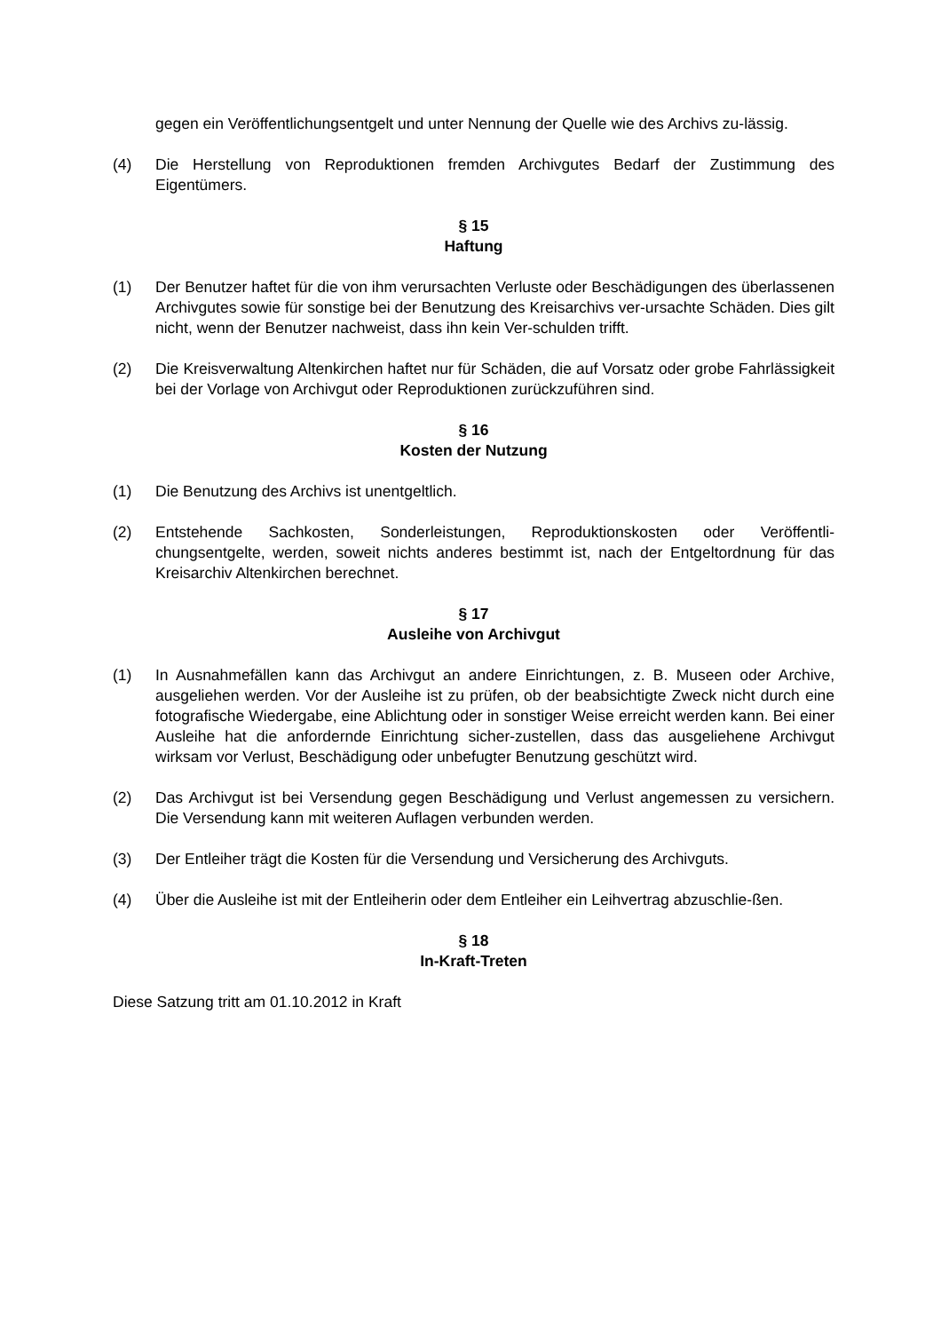gegen ein Veröffentlichungsentgelt und unter Nennung der Quelle wie des Archivs zu-lässig.
(4) Die Herstellung von Reproduktionen fremden Archivgutes Bedarf der Zustimmung des Eigentümers.
§ 15
Haftung
(1) Der Benutzer haftet für die von ihm verursachten Verluste oder Beschädigungen des überlassenen Archivgutes sowie für sonstige bei der Benutzung des Kreisarchivs ver-ursachte Schäden. Dies gilt nicht, wenn der Benutzer nachweist, dass ihn kein Ver-schulden trifft.
(2) Die Kreisverwaltung Altenkirchen haftet nur für Schäden, die auf Vorsatz oder grobe Fahrlässigkeit bei der Vorlage von Archivgut oder Reproduktionen zurückzuführen sind.
§ 16
Kosten der Nutzung
(1) Die Benutzung des Archivs ist unentgeltlich.
(2) Entstehende Sachkosten, Sonderleistungen, Reproduktionskosten oder Veröffentli-chungsentgelte, werden, soweit nichts anderes bestimmt ist, nach der Entgeltordnung für das Kreisarchiv Altenkirchen berechnet.
§ 17
Ausleihe von Archivgut
(1) In Ausnahmefällen kann das Archivgut an andere Einrichtungen, z. B. Museen oder Archive, ausgeliehen werden. Vor der Ausleihe ist zu prüfen, ob der beabsichtigte Zweck nicht durch eine fotografische Wiedergabe, eine Ablichtung oder in sonstiger Weise erreicht werden kann. Bei einer Ausleihe hat die anfordernde Einrichtung sicher-zustellen, dass das ausgeliehene Archivgut wirksam vor Verlust, Beschädigung oder unbefugter Benutzung geschützt wird.
(2) Das Archivgut ist bei Versendung gegen Beschädigung und Verlust angemessen zu versichern. Die Versendung kann mit weiteren Auflagen verbunden werden.
(3) Der Entleiher trägt die Kosten für die Versendung und Versicherung des Archivguts.
(4) Über die Ausleihe ist mit der Entleiherin oder dem Entleiher ein Leihvertrag abzuschlie-ßen.
§ 18
In-Kraft-Treten
Diese Satzung tritt am 01.10.2012 in Kraft